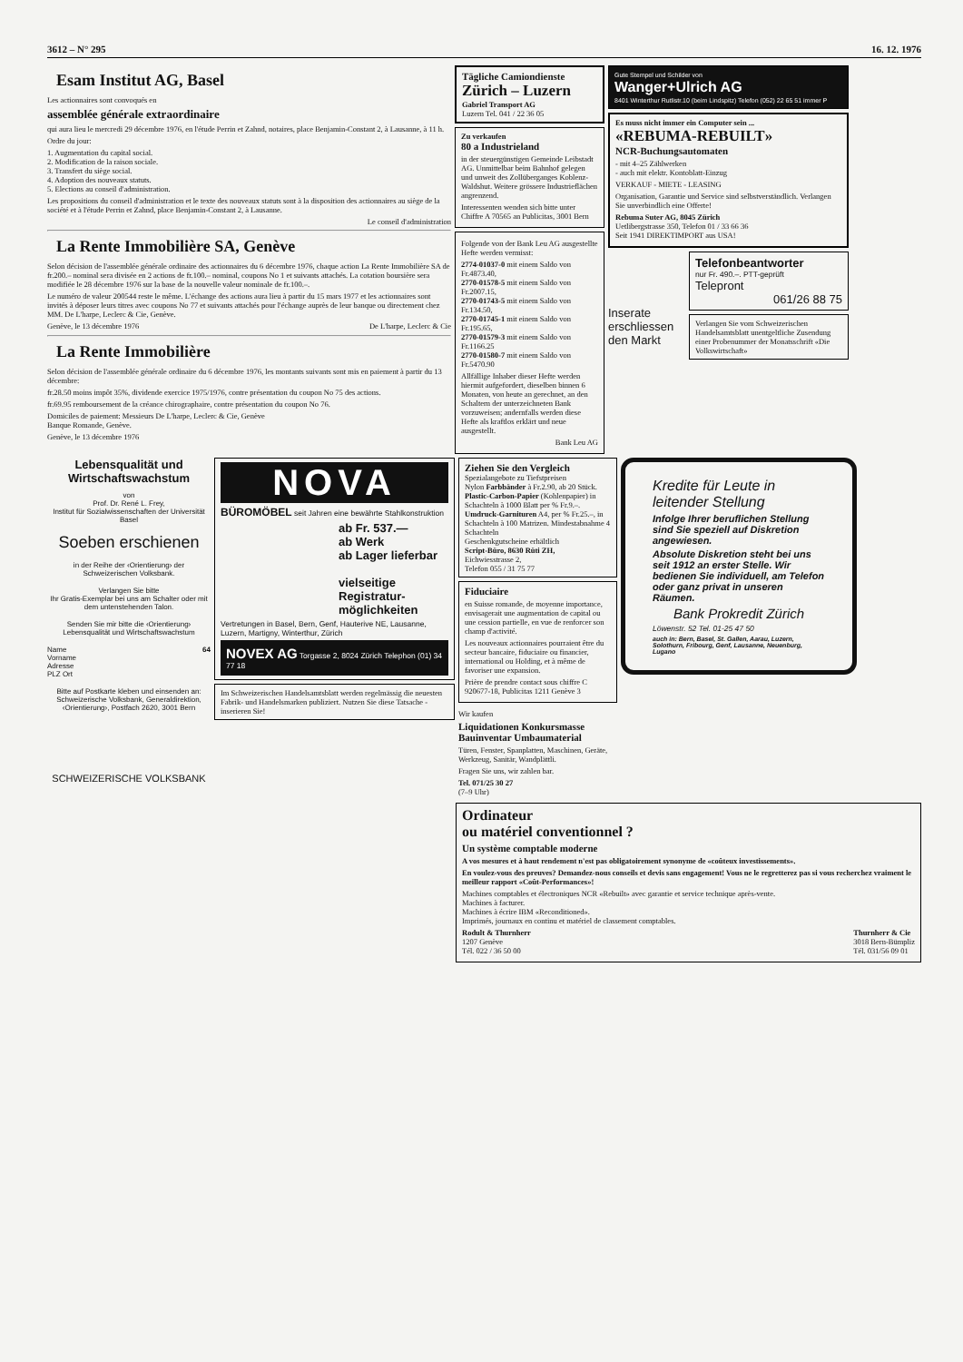3612 – N° 295 16. 12. 1976
Esam Institut AG, Basel
Les actionnaires sont convoqués en
assemblée générale extraordinaire
qui aura lieu le mercredi 29 décembre 1976, en l'étude Perrin et Zahnd, notaires, place Benjamin-Constant 2, à Lausanne, à 11 h.
Ordre du jour:
1. Augmentation du capital social.
2. Modification de la raison sociale.
3. Transfert du siège social.
4. Adoption des nouveaux statuts.
5. Elections au conseil d'administration.
Les propositions du conseil d'administration et le texte des nouveaux statuts sont à la disposition des actionnaires au siège de la société et à l'étude Perrin et Zahnd, place Benjamin-Constant 2, à Lausanne.
Le conseil d'administration
La Rente Immobilière SA, Genève
Selon décision de l'assemblée générale ordinaire des actionnaires du 6 décembre 1976, chaque action La Rente Immobilière SA de fr.200.– nominal sera divisée en 2 actions de fr.100.– nominal, coupons No 1 et suivants attachés. La cotation boursière sera modifiée le 28 décembre 1976 sur la base de la nouvelle valeur nominale de fr.100.–.
Le numéro de valeur 200544 reste le même. L'échange des actions aura lieu à partir du 15 mars 1977 et les actionnaires sont invités à déposer leurs titres avec coupons No 77 et suivants attachés pour l'échange auprès de leur banque ou directement chez MM. De L'harpe, Leclerc & Cie, Genève.
Genève, le 13 décembre 1976 De L'harpe, Leclerc & Cie
La Rente Immobilière
Selon décision de l'assemblée générale ordinaire du 6 décembre 1976, les montants suivants sont mis en paiement à partir du 13 décembre:
fr.28.50 moins impôt 35%, dividende exercice 1975/1976, contre présentation du coupon No 75 des actions.
fr.69.95 remboursement de la créance chirographaire, contre présentation du coupon No 76.
Domiciles de paiement: Messieurs De L'harpe, Leclerc & Cie, Genève
Banque Romande, Genève.
Genève, le 13 décembre 1976
Tägliche Camiondienste
Zürich – Luzern
Gabriel Transport AG
Luzern Tel. 041 / 22 36 05
Zu verkaufen
80 a Industrieland
in der steuergünstigen Gemeinde Leibstadt AG. Unmittelbar beim Bahnhof gelegen und unweit des Zollüberganges Koblenz-Waldshut. Weitere grössere Industrieflächen angrenzend.
Interessenten wenden sich bitte unter Chiffre A 70565 an Publicitas, 3001 Bern
Folgende von der Bank Leu AG ausgestellte Hefte werden vermisst:
2774-01037-0 mit einem Saldo von Fr.4873.40,
2770-01578-5 mit einem Saldo von Fr.2007.15,
2770-01743-5 mit einem Saldo von Fr.134.50,
2770-01745-1 mit einem Saldo von Fr.195.65,
2770-01579-3 mit einem Saldo von Fr.1166.25
2770-01580-7 mit einem Saldo von Fr.5470.90
Allfällige Inhaber dieser Hefte werden hiermit aufgefordert, dieselben binnen 6 Monaten, von heute an gerechnet, an den Schaltern der unterzeichneten Bank vorzuweisen; andernfalls werden diese Hefte als kraftlos erklärt und neue ausgestellt.
Bank Leu AG
Gute Stempel und Schilder von
Wanger+Ulrich AG
8401 Winterthur Rutlistr.10 (beim Lindspitz) Telefon (052) 22 65 51 immer P
Es muss nicht immer ein Computer sein ...
«REBUMA-REBUILT»
NCR-Buchungsautomaten
- mit 4–25 Zählwerken
- auch mit elektr. Kontoblatt-Einzug
VERKAUF - MIETE - LEASING
Organisation, Garantie und Service sind selbstverständlich. Verlangen Sie unverbindlich eine Offerte!
Rebuma Suter AG, 8045 Zürich
Uetlibergstrasse 350, Telefon 01 / 33 66 36
Seit 1941 DIREKTIMPORT aus USA!
Inserate erschliessen den Markt
Telefonbeantworter
nur Fr. 490.–. PTT-geprüft
Telepront
061/26 88 75
Verlangen Sie vom Schweizerischen Handelsamtsblatt unentgeltliche Zusendung einer Probenummer der Monatsschrift «Die Volkswirtschaft»
Lebensqualität und Wirtschaftswachstum
von
Prof. Dr. René L. Frey,
Institut für Sozialwissenschaften der Universität Basel
Soeben erschienen
in der Reihe der ‹Orientierung› der Schweizerischen Volksbank.
Verlangen Sie bitte
Ihr Gratis-Exemplar bei uns am Schalter oder mit dem untenstehenden Talon.
Senden Sie mir bitte die ‹Orientierung› Lebensqualität und Wirtschaftswachstum
Name 64
Vorname
Adresse
PLZ Ort
Bitte auf Postkarte kleben und einsenden an: Schweizerische Volksbank, Generaldirektion, ‹Orientierung›, Postfach 2620, 3001 Bern
SCHWEIZERISCHE VOLKSBANK
NOVA
BÜROMÖBEL seit Jahren eine bewährte Stahlkonstruktion
ab Fr. 537.—
ab Werk
ab Lager lieferbar
vielseitige Registratur-möglichkeiten
Vertretungen in Basel, Bern, Genf, Hauterive NE, Lausanne, Luzern, Martigny, Winterthur, Zürich
NOVEX AG Torgasse 2, 8024 Zürich Telephon (01) 34 77 18
Im Schweizerischen Handelsamtsblatt werden regelmässig die neuesten Fabrik- und Handelsmarken publiziert. Nutzen Sie diese Tatsache - inserieren Sie!
Ziehen Sie den Vergleich
Spezialangebote zu Tiefstpreisen
Nylon Farbbänder à Fr.2.90, ab 20 Stück.
Plastic-Carbon-Papier (Kohlenpapier) in Schachteln à 1000 Blatt per % Fr.9.–.
Umdruck-Garnituren A4, per % Fr.25.–, in Schachteln à 100 Matrizen. Mindestabnahme 4 Schachteln
Geschenkgutscheine erhältlich
Script-Büro, 8630 Rüti ZH,
Eichwiesstrasse 2,
Telefon 055 / 31 75 77
Fiduciaire
en Suisse romande, de moyenne importance, envisagerait une augmentation de capital ou une cession partielle, en vue de renforcer son champ d'activité.
Les nouveaux actionnaires pourraient être du secteur bancaire, fiduciaire ou financier, international ou Holding, et à même de favoriser une expansion.
Prière de prendre contact sous chiffre C 920677-18, Publicitas 1211 Genève 3
Wir kaufen
Liquidationen Konkursmasse Bauinventar Umbaumaterial
Türen, Fenster, Spanplatten, Maschinen, Geräte, Werkzeug, Sanitär, Wandplättli.
Fragen Sie uns, wir zahlen bar.
Tel. 071/25 30 27
(7–9 Uhr)
Kredite für Leute in leitender Stellung
Infolge Ihrer beruflichen Stellung sind Sie speziell auf Diskretion angewiesen.
Absolute Diskretion steht bei uns seit 1912 an erster Stelle. Wir bedienen Sie individuell, am Telefon oder ganz privat in unseren Räumen.
Bank Prokredit Zürich
Löwenstr. 52 Tel. 01-25 47 50
auch in: Bern, Basel, St. Gallen, Aarau, Luzern, Solothurn, Fribourg, Genf, Lausanne, Neuenburg, Lugano
Ordinateur
ou matériel conventionnel ?
Un système comptable moderne
A vos mesures et à haut rendement n'est pas obligatoirement synonyme de «coûteux investissements».
En voulez-vous des preuves? Demandez-nous conseils et devis sans engagement! Vous ne le regretterez pas si vous recherchez vraiment le meilleur rapport «Coût-Performances»!
Machines comptables et électroniques NCR «Rebuilt» avec garantie et service technique après-vente.
Machines à facturer.
Machines à écrire IBM «Reconditioned».
Imprimés, journaux en continu et matériel de classement comptables.
Rodult & Thurnherr
1207 Genève
Tél. 022 / 36 50 00 Thurnherr & Cie
3018 Bern-Bümpliz
Tél. 031/56 09 01